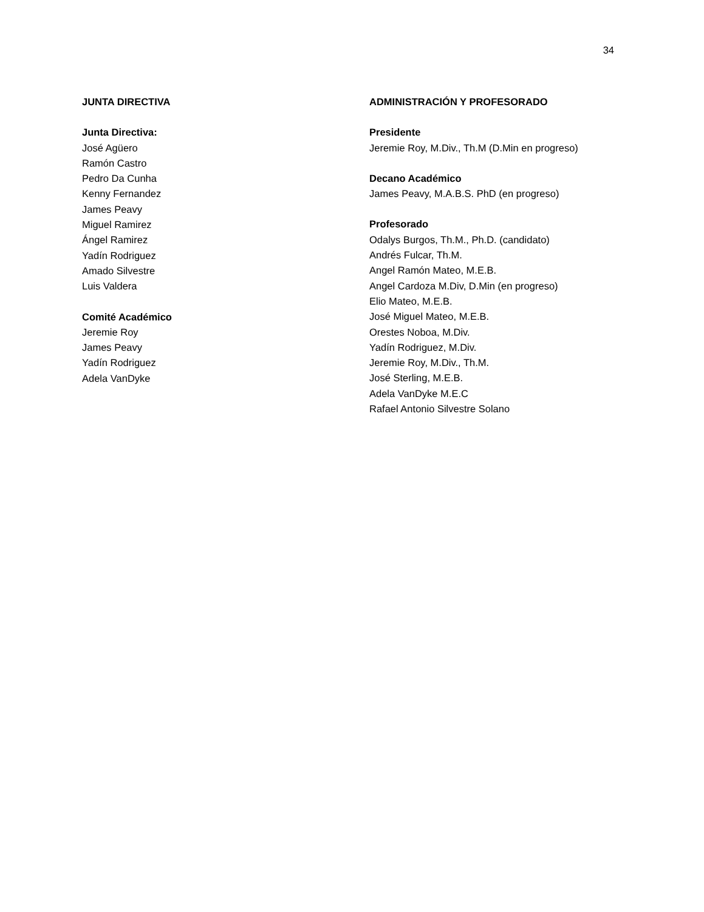34
JUNTA DIRECTIVA
Junta Directiva:
José Agüero
Ramón Castro
Pedro Da Cunha
Kenny Fernandez
James Peavy
Miguel Ramirez
Ángel Ramirez
Yadín Rodriguez
Amado Silvestre
Luis Valdera
Comité Académico
Jeremie Roy
James Peavy
Yadín Rodriguez
Adela VanDyke
ADMINISTRACIÓN Y PROFESORADO
Presidente
Jeremie Roy, M.Div., Th.M (D.Min en progreso)
Decano Académico
James Peavy, M.A.B.S. PhD (en progreso)
Profesorado
Odalys Burgos, Th.M., Ph.D. (candidato)
Andrés Fulcar, Th.M.
Angel Ramón Mateo, M.E.B.
Angel Cardoza M.Div, D.Min (en progreso)
Elio Mateo, M.E.B.
José Miguel Mateo, M.E.B.
Orestes Noboa, M.Div.
Yadín Rodriguez, M.Div.
Jeremie Roy, M.Div., Th.M.
José Sterling, M.E.B.
Adela VanDyke M.E.C
Rafael Antonio Silvestre Solano